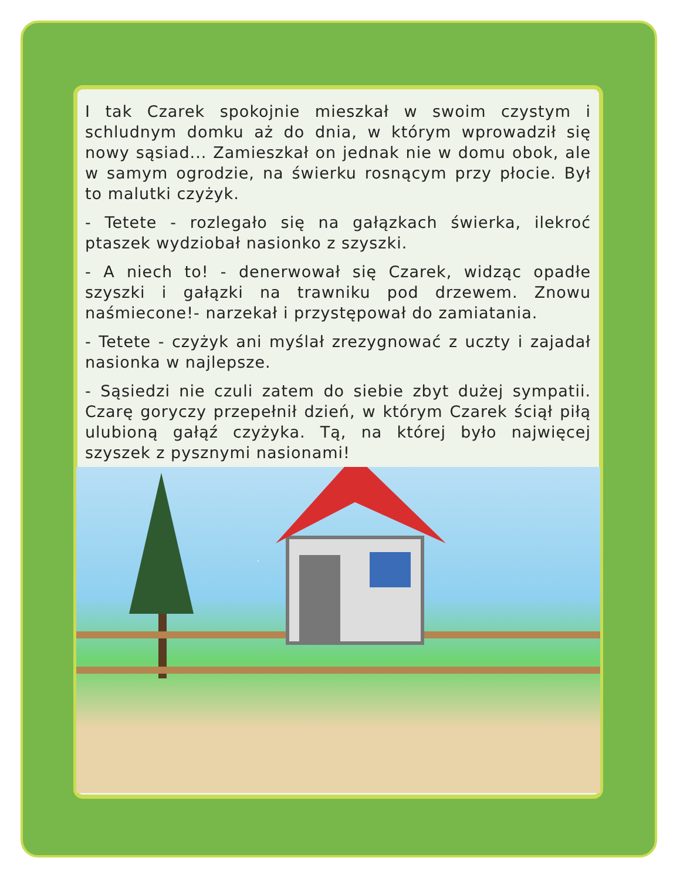I tak Czarek spokojnie mieszkał w swoim czystym i schludnym domku aż do dnia, w którym wprowadził się nowy sąsiad... Zamieszkał on jednak nie w domu obok, ale w samym ogrodzie, na świerku rosnącym przy płocie. Był to malutki czyżyk.
- Tetete - rozlegało się na gałązkach świerka, ilekroć ptaszek wydziobał nasionko z szyszki.
- A niech to! - denerwował się Czarek, widząc opadłe szyszki i gałązki na trawniku pod drzewem. Znowu naśmiecone!- narzekał i przystępował do zamiatania.
- Tetete - czyżyk ani myślał zrezygnować z uczty i zajadał nasionka w najlepsze.
- Sąsiedzi nie czuli zatem do siebie zbyt dużej sympatii. Czarę goryczy przepełnił dzień, w którym Czarek ściął piłą ulubioną gałąź czyżyka. Tą, na której było najwięcej szyszek z pysznymi nasionami!